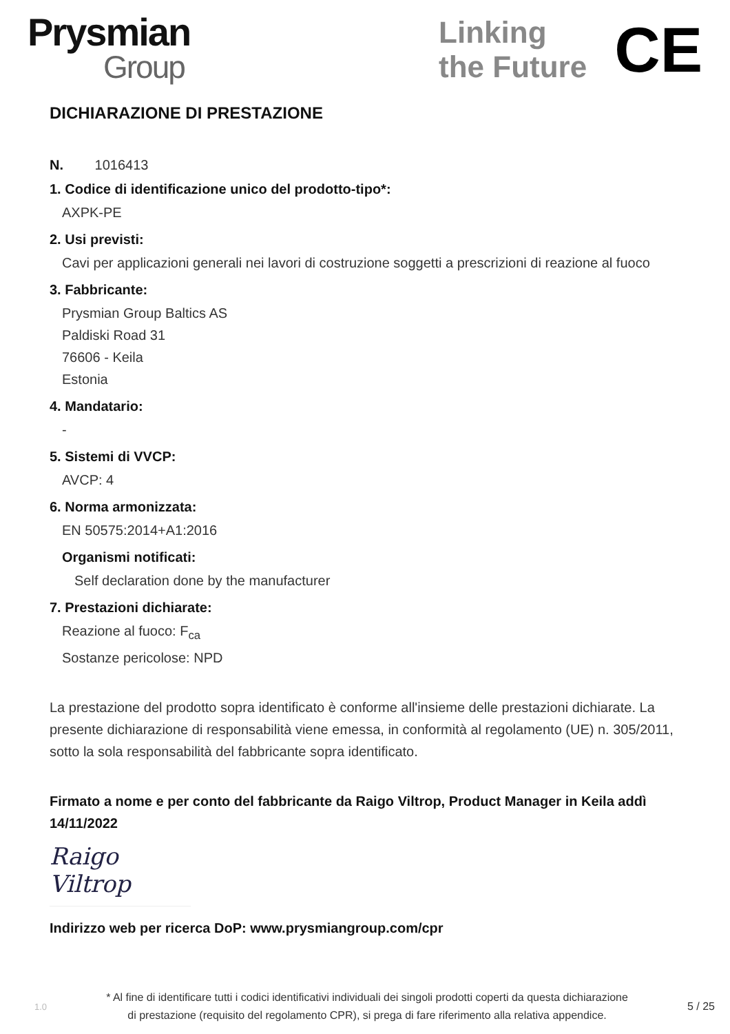Prysmian
Group
Linking
the Future
CE
DICHIARAZIONE DI PRESTAZIONE
N. 1016413
1. Codice di identificazione unico del prodotto-tipo*:
AXPK-PE
2. Usi previsti:
Cavi per applicazioni generali nei lavori di costruzione soggetti a prescrizioni di reazione al fuoco
3. Fabbricante:
Prysmian Group Baltics AS
Paldiski Road 31
76606 - Keila
Estonia
4. Mandatario:
-
5. Sistemi di VVCP:
AVCP: 4
6. Norma armonizzata:
EN 50575:2014+A1:2016
Organismi notificati:
Self declaration done by the manufacturer
7. Prestazioni dichiarate:
Reazione al fuoco: F<sub>ca</sub>
Sostanze pericolose: NPD
La prestazione del prodotto sopra identificato è conforme all'insieme delle prestazioni dichiarate. La presente dichiarazione di responsabilità viene emessa, in conformità al regolamento (UE) n. 305/2011, sotto la sola responsabilità del fabbricante sopra identificato.
Firmato a nome e per conto del fabbricante da Raigo Viltrop, Product Manager in Keila addì 14/11/2022
Raigo Viltrop
Indirizzo web per ricerca DoP: www.prysmiangroup.com/cpr
1.0
* Al fine di identificare tutti i codici identificativi individuali dei singoli prodotti coperti da questa dichiarazione
di prestazione (requisito del regolamento CPR), si prega di fare riferimento alla relativa appendice.
5 / 25